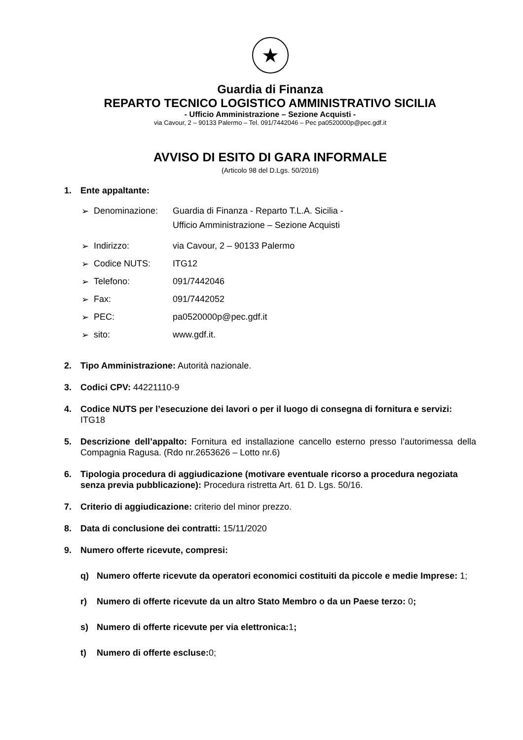★
Guardia di Finanza
REPARTO TECNICO LOGISTICO AMMINISTRATIVO SICILIA
- Ufficio Amministrazione – Sezione Acquisti -
via Cavour, 2 – 90133 Palermo – Tel. 091/7442046 – Pec pa0520000p@pec.gdf.it
AVVISO DI ESITO DI GARA INFORMALE
(Articolo 98 del D.Lgs. 50/2016)
1. Ente appaltante:
➢ Denominazione: Guardia di Finanza - Reparto T.L.A. Sicilia -
Ufficio Amministrazione – Sezione Acquisti
➢ Indirizzo: via Cavour, 2 – 90133 Palermo
➢ Codice NUTS: ITG12
➢ Telefono: 091/7442046
➢ Fax: 091/7442052
➢ PEC: pa0520000p@pec.gdf.it
➢ sito: www.gdf.it.
2. Tipo Amministrazione: Autorità nazionale.
3. Codici CPV: 44221110-9
4. Codice NUTS per l’esecuzione dei lavori o per il luogo di consegna di fornitura e servizi: ITG18
5. Descrizione dell’appalto: Fornitura ed installazione cancello esterno presso l’autorimessa della Compagnia Ragusa. (Rdo nr.2653626 – Lotto nr.6)
6. Tipologia procedura di aggiudicazione (motivare eventuale ricorso a procedura negoziata senza previa pubblicazione): Procedura ristretta Art. 61 D. Lgs. 50/16.
7. Criterio di aggiudicazione: criterio del minor prezzo.
8. Data di conclusione dei contratti: 15/11/2020
9. Numero offerte ricevute, compresi:
q) Numero offerte ricevute da operatori economici costituiti da piccole e medie Imprese: 1;
r) Numero di offerte ricevute da un altro Stato Membro o da un Paese terzo: 0;
s) Numero di offerte ricevute per via elettronica: 1;
t) Numero di offerte escluse: 0;